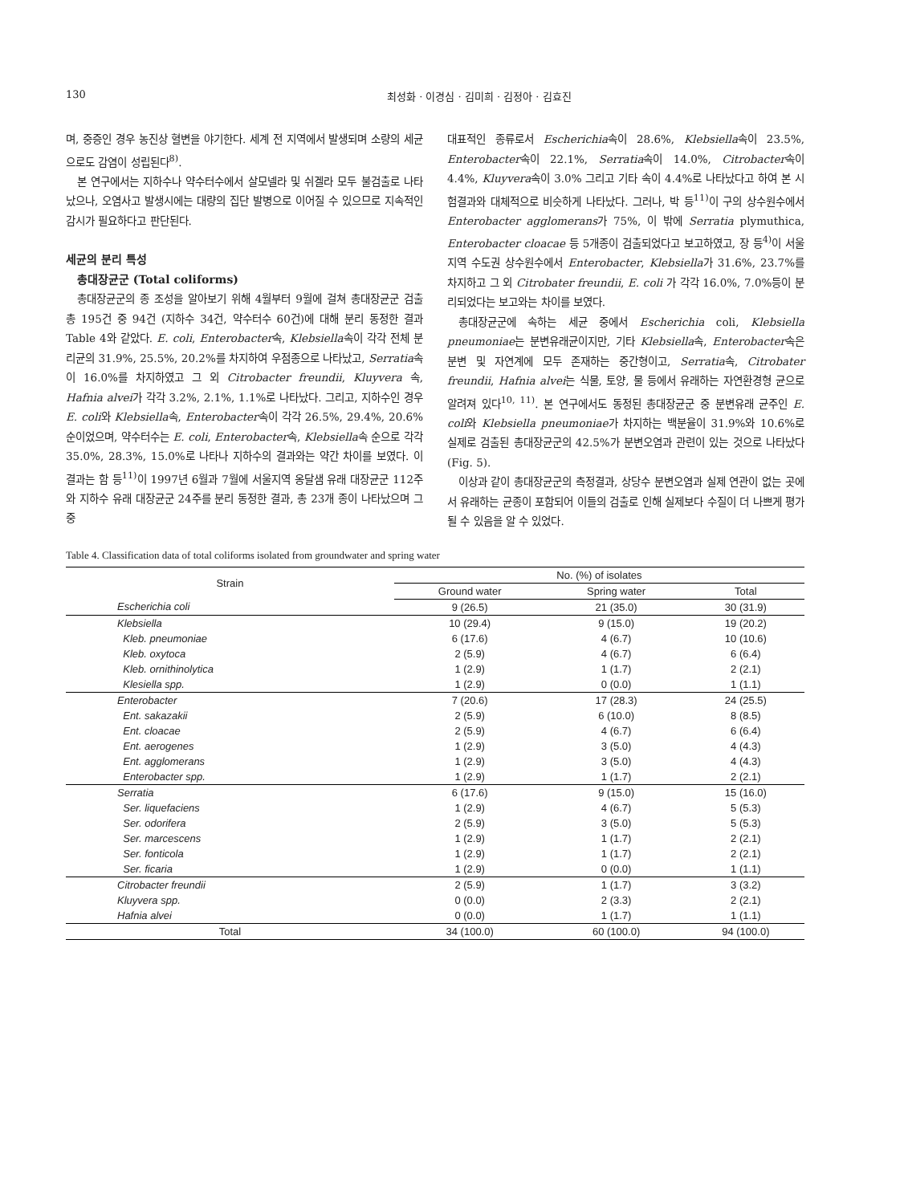130 최성화 · 이경심 · 김미희 · 김정아 · 김효진
며, 중증인 경우 농진상 혈변을 야기한다. 세계 전 지역에서 발생되며 소량의 세균으로도 감염이 성립된다<sup>8)</sup>.
본 연구에서는 지하수나 약수터수에서 살모넬라 및 쉬겔라 모두 불검출로 나타났으나, 오염사고 발생시에는 대량의 집단 발병으로 이어질 수 있으므로 지속적인 감시가 필요하다고 판단된다.
세균의 분리 특성
총대장균군 (Total coliforms)
총대장균군의 종 조성을 알아보기 위해 4월부터 9월에 걸쳐 총대장균군 검출 총 195건 중 94건 (지하수 34건, 약수터수 60건)에 대해 분리 동정한 결과 Table 4와 같았다. E. coli, Enterobacter속, Klebsiella속이 각각 전체 분리균의 31.9%, 25.5%, 20.2%를 차지하여 우점종으로 나타났고, Serratia속이 16.0%를 차지하였고 그 외 Citrobacter freundii, Kluyvera 속, Hafnia alvei가 각각 3.2%, 2.1%, 1.1%로 나타났다. 그리고, 지하수인 경우 E. coli와 Klebsiella속, Enterobacter속이 각각 26.5%, 29.4%, 20.6% 순이었으며, 약수터수는 E. coli, Enterobacter속, Klebsiella속 순으로 각각 35.0%, 28.3%, 15.0%로 나타나 지하수의 결과와는 약간 차이를 보였다. 이 결과는 함 등<sup>11)</sup>이 1997년 6월과 7월에 서울지역 옹달샘 유래 대장균군 112주와 지하수 유래 대장균군 24주를 분리 동정한 결과, 총 23개 종이 나타났으며 그 중
대표적인 종류로서 Escherichia속이 28.6%, Klebsiella속이 23.5%, Enterobacter속이 22.1%, Serratia속이 14.0%, Citrobacter속이 4.4%, Kluyvera속이 3.0% 그리고 기타 속이 4.4%로 나타났다고 하여 본 시험결과와 대체적으로 비슷하게 나타났다. 그러나, 박 등<sup>11)</sup>이 구의 상수원수에서 Enterobacter agglomerans가 75%, 이 밖에 Serratia plymuthica, Enterobacter cloacae 등 5개종이 검출되었다고 보고하였고, 장 등<sup>4)</sup>이 서울지역 수도권 상수원수에서 Enterobacter, Klebsiella가 31.6%, 23.7%를 차지하고 그 외 Citrobater freundii, E. coli 가 각각 16.0%, 7.0%등이 분리되었다는 보고와는 차이를 보였다.
총대장균군에 속하는 세균 중에서 Escherichia coli, Klebsiella pneumoniae는 분변유래균이지만, 기타 Klebsiella속, Enterobacter속은 분변 및 자연계에 모두 존재하는 중간형이고, Serratia속, Citrobater freundii, Hafnia alvei는 식물, 토양, 물 등에서 유래하는 자연환경형 균으로 알려져 있다<sup>10, 11)</sup>. 본 연구에서도 동정된 총대장균군 중 분변유래 균주인 E. coli와 Klebsiella pneumoniae가 차지하는 백분율이 31.9%와 10.6%로 실제로 검출된 총대장균군의 42.5%가 분변오염과 관련이 있는 것으로 나타났다 (Fig. 5).
이상과 같이 총대장균군의 측정결과, 상당수 분변오염과 실제 연관이 없는 곳에서 유래하는 균종이 포함되어 이들의 검출로 인해 실제보다 수질이 더 나쁘게 평가될 수 있음을 알 수 있었다.
Table 4. Classification data of total coliforms isolated from groundwater and spring water
| Strain | No. (%) of isolates | | |
| --- | --- | --- | --- |
| | Ground water | Spring water | Total |
| Escherichia coli | 9 (26.5) | 21 (35.0) | 30 (31.9) |
| Klebsiella | 10 (29.4) | 9 (15.0) | 19 (20.2) |
| Kleb. pneumoniae | 6 (17.6) | 4 (6.7) | 10 (10.6) |
| Kleb. oxytoca | 2 (5.9) | 4 (6.7) | 6 (6.4) |
| Kleb. ornithinolytica | 1 (2.9) | 1 (1.7) | 2 (2.1) |
| Klesiella spp. | 1 (2.9) | 0 (0.0) | 1 (1.1) |
| Enterobacter | 7 (20.6) | 17 (28.3) | 24 (25.5) |
| Ent. sakazakii | 2 (5.9) | 6 (10.0) | 8 (8.5) |
| Ent. cloacae | 2 (5.9) | 4 (6.7) | 6 (6.4) |
| Ent. aerogenes | 1 (2.9) | 3 (5.0) | 4 (4.3) |
| Ent. agglomerans | 1 (2.9) | 3 (5.0) | 4 (4.3) |
| Enterobacter spp. | 1 (2.9) | 1 (1.7) | 2 (2.1) |
| Serratia | 6 (17.6) | 9 (15.0) | 15 (16.0) |
| Ser. liquefaciens | 1 (2.9) | 4 (6.7) | 5 (5.3) |
| Ser. odorifera | 2 (5.9) | 3 (5.0) | 5 (5.3) |
| Ser. marcescens | 1 (2.9) | 1 (1.7) | 2 (2.1) |
| Ser. fonticola | 1 (2.9) | 1 (1.7) | 2 (2.1) |
| Ser. ficaria | 1 (2.9) | 0 (0.0) | 1 (1.1) |
| Citrobacter freundii | 2 (5.9) | 1 (1.7) | 3 (3.2) |
| Kluyvera spp. | 0 (0.0) | 2 (3.3) | 2 (2.1) |
| Hafnia alvei | 0 (0.0) | 1 (1.7) | 1 (1.1) |
| Total | 34 (100.0) | 60 (100.0) | 94 (100.0) |